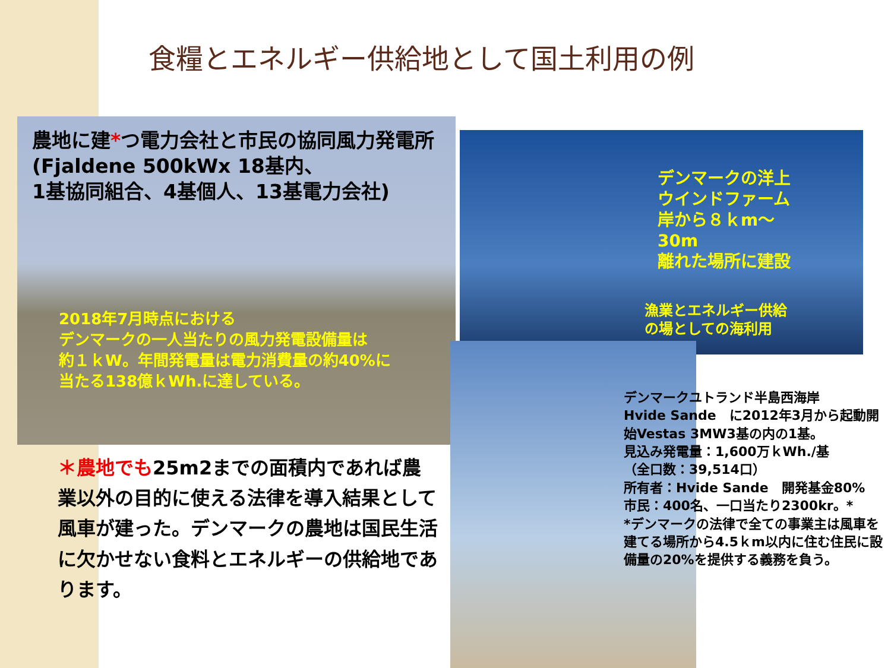食糧とエネルギー供給地として国土利用の例
農地に建*つ電力会社と市民の協同風力発電所 (Fjaldene 500kWx 18基内、
1基協同組合、4基個人、13基電力会社)
2018年7月時点における
デンマークの一人当たりの風力発電設備量は
約１ｋW。年間発電量は電力消費量の約40%に
当たる138億ｋWh.に達している。
デンマークの洋上
ウインドファーム
岸から８ｋm〜
30m
離れた場所に建設
漁業とエネルギー供給
の場としての海利用
＊農地でも25m2までの面積内であれば農業以外の目的に使える法律を導入結果として風車が建った。デンマークの農地は国民生活に欠かせない食料とエネルギーの供給地であります。
デンマークユトランド半島西海岸
Hvide Sande　に2012年3月から起動開始Vestas 3MW3基の内の1基。
見込み発電量：1,600万ｋWh./基
（全口数：39,514口）
所有者：Hvide Sande　開発基金80%
市民：400名、一口当たり2300kr。*
*デンマークの法律で全ての事業主は風車を建てる場所から4.5ｋm以内に住む住民に設備量の20%を提供する義務を負う。